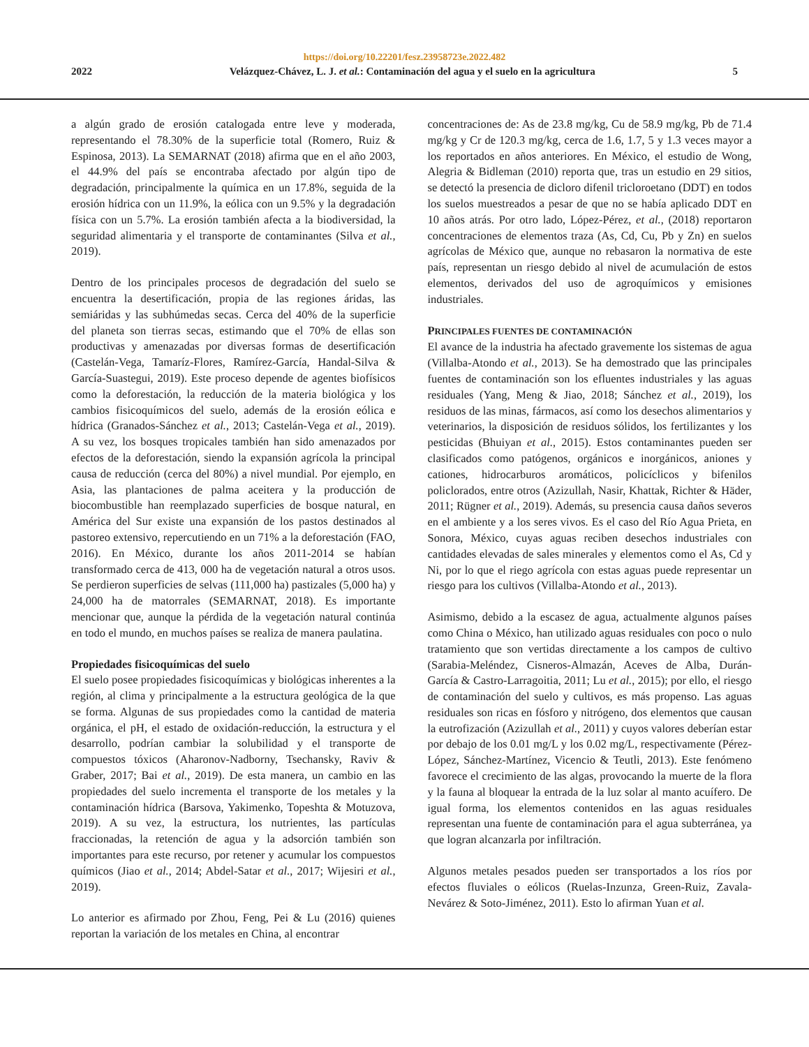https://doi.org/10.22201/fesz.23958723e.2022.482
2022 Velázquez-Chávez, L. J. et al.: Contaminación del agua y el suelo en la agricultura 5
a algún grado de erosión catalogada entre leve y moderada, representando el 78.30% de la superficie total (Romero, Ruiz & Espinosa, 2013). La SEMARNAT (2018) afirma que en el año 2003, el 44.9% del país se encontraba afectado por algún tipo de degradación, principalmente la química en un 17.8%, seguida de la erosión hídrica con un 11.9%, la eólica con un 9.5% y la degradación física con un 5.7%. La erosión también afecta a la biodiversidad, la seguridad alimentaria y el transporte de contaminantes (Silva et al., 2019).
Dentro de los principales procesos de degradación del suelo se encuentra la desertificación, propia de las regiones áridas, las semiáridas y las subhúmedas secas. Cerca del 40% de la superficie del planeta son tierras secas, estimando que el 70% de ellas son productivas y amenazadas por diversas formas de desertificación (Castelán-Vega, Tamaríz-Flores, Ramírez-García, Handal-Silva & García-Suastegui, 2019). Este proceso depende de agentes biofísicos como la deforestación, la reducción de la materia biológica y los cambios fisicoquímicos del suelo, además de la erosión eólica e hídrica (Granados-Sánchez et al., 2013; Castelán-Vega et al., 2019). A su vez, los bosques tropicales también han sido amenazados por efectos de la deforestación, siendo la expansión agrícola la principal causa de reducción (cerca del 80%) a nivel mundial. Por ejemplo, en Asia, las plantaciones de palma aceitera y la producción de biocombustible han reemplazado superficies de bosque natural, en América del Sur existe una expansión de los pastos destinados al pastoreo extensivo, repercutiendo en un 71% a la deforestación (FAO, 2016). En México, durante los años 2011-2014 se habían transformado cerca de 413, 000 ha de vegetación natural a otros usos. Se perdieron superficies de selvas (111,000 ha) pastizales (5,000 ha) y 24,000 ha de matorrales (SEMARNAT, 2018). Es importante mencionar que, aunque la pérdida de la vegetación natural continúa en todo el mundo, en muchos países se realiza de manera paulatina.
Propiedades fisicoquímicas del suelo
El suelo posee propiedades fisicoquímicas y biológicas inherentes a la región, al clima y principalmente a la estructura geológica de la que se forma. Algunas de sus propiedades como la cantidad de materia orgánica, el pH, el estado de oxidación-reducción, la estructura y el desarrollo, podrían cambiar la solubilidad y el transporte de compuestos tóxicos (Aharonov-Nadborny, Tsechansky, Raviv & Graber, 2017; Bai et al., 2019). De esta manera, un cambio en las propiedades del suelo incrementa el transporte de los metales y la contaminación hídrica (Barsova, Yakimenko, Topeshta & Motuzova, 2019). A su vez, la estructura, los nutrientes, las partículas fraccionadas, la retención de agua y la adsorción también son importantes para este recurso, por retener y acumular los compuestos químicos (Jiao et al., 2014; Abdel-Satar et al., 2017; Wijesiri et al., 2019).
Lo anterior es afirmado por Zhou, Feng, Pei & Lu (2016) quienes reportan la variación de los metales en China, al encontrar
concentraciones de: As de 23.8 mg/kg, Cu de 58.9 mg/kg, Pb de 71.4 mg/kg y Cr de 120.3 mg/kg, cerca de 1.6, 1.7, 5 y 1.3 veces mayor a los reportados en años anteriores. En México, el estudio de Wong, Alegria & Bidleman (2010) reporta que, tras un estudio en 29 sitios, se detectó la presencia de dicloro difenil tricloroetano (DDT) en todos los suelos muestreados a pesar de que no se había aplicado DDT en 10 años atrás. Por otro lado, López-Pérez, et al., (2018) reportaron concentraciones de elementos traza (As, Cd, Cu, Pb y Zn) en suelos agrícolas de México que, aunque no rebasaron la normativa de este país, representan un riesgo debido al nivel de acumulación de estos elementos, derivados del uso de agroquímicos y emisiones industriales.
PRINCIPALES FUENTES DE CONTAMINACIÓN
El avance de la industria ha afectado gravemente los sistemas de agua (Villalba-Atondo et al., 2013). Se ha demostrado que las principales fuentes de contaminación son los efluentes industriales y las aguas residuales (Yang, Meng & Jiao, 2018; Sánchez et al., 2019), los residuos de las minas, fármacos, así como los desechos alimentarios y veterinarios, la disposición de residuos sólidos, los fertilizantes y los pesticidas (Bhuiyan et al., 2015). Estos contaminantes pueden ser clasificados como patógenos, orgánicos e inorgánicos, aniones y cationes, hidrocarburos aromáticos, policíclicos y bifenilos policlorados, entre otros (Azizullah, Nasir, Khattak, Richter & Häder, 2011; Rügner et al., 2019). Además, su presencia causa daños severos en el ambiente y a los seres vivos. Es el caso del Río Agua Prieta, en Sonora, México, cuyas aguas reciben desechos industriales con cantidades elevadas de sales minerales y elementos como el As, Cd y Ni, por lo que el riego agrícola con estas aguas puede representar un riesgo para los cultivos (Villalba-Atondo et al., 2013).
Asimismo, debido a la escasez de agua, actualmente algunos países como China o México, han utilizado aguas residuales con poco o nulo tratamiento que son vertidas directamente a los campos de cultivo (Sarabia-Meléndez, Cisneros-Almazán, Aceves de Alba, Durán-García & Castro-Larragoitia, 2011; Lu et al., 2015); por ello, el riesgo de contaminación del suelo y cultivos, es más propenso. Las aguas residuales son ricas en fósforo y nitrógeno, dos elementos que causan la eutrofización (Azizullah et al., 2011) y cuyos valores deberían estar por debajo de los 0.01 mg/L y los 0.02 mg/L, respectivamente (Pérez-López, Sánchez-Martínez, Vicencio & Teutli, 2013). Este fenómeno favorece el crecimiento de las algas, provocando la muerte de la flora y la fauna al bloquear la entrada de la luz solar al manto acuífero. De igual forma, los elementos contenidos en las aguas residuales representan una fuente de contaminación para el agua subterránea, ya que logran alcanzarla por infiltración.
Algunos metales pesados pueden ser transportados a los ríos por efectos fluviales o eólicos (Ruelas-Inzunza, Green-Ruiz, Zavala-Nevárez & Soto-Jiménez, 2011). Esto lo afirman Yuan et al.